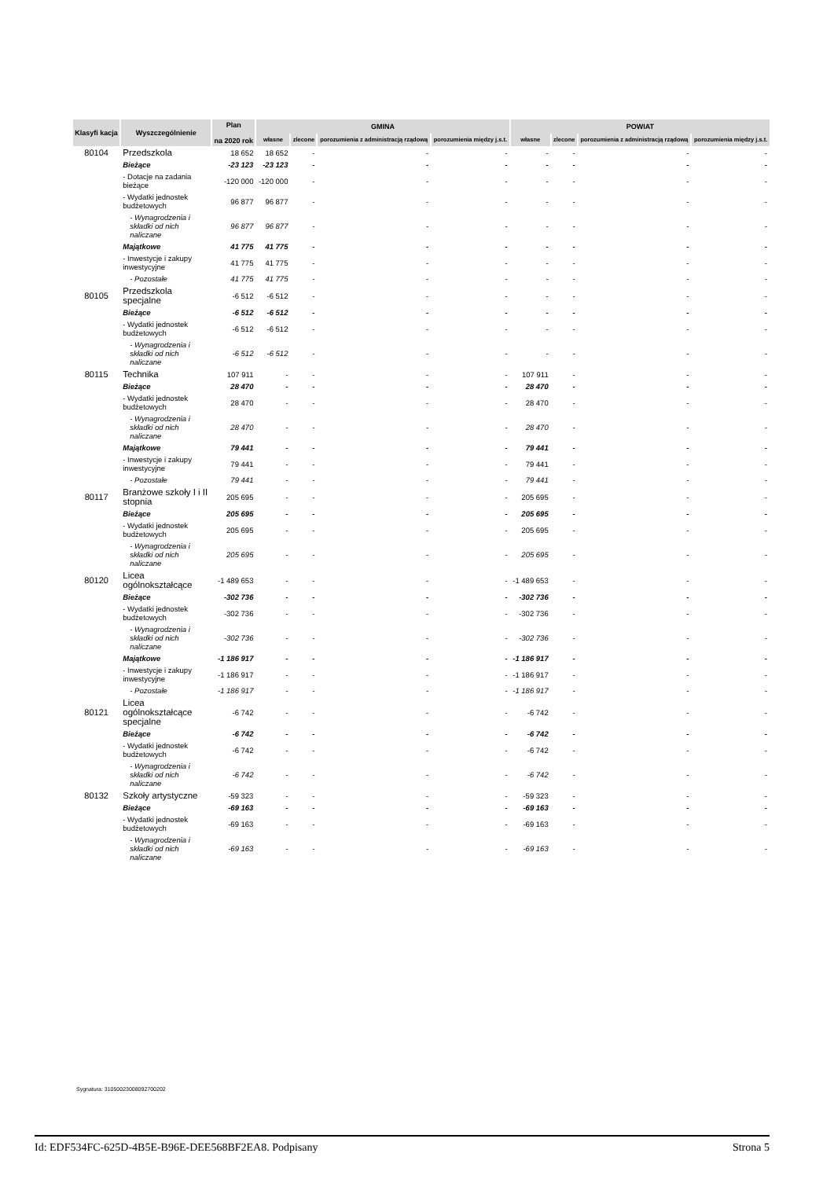| Klasyfi kacja | Wyszczególnienie | Plan na 2020 rok | GMINA | | | | POWIAT | | | |
| --- | --- | --- | --- | --- | --- | --- | --- | --- | --- | --- |
| | | | własne | zlecone | porozumienia z administracją rządową | porozumienia między j.s.t. | własne | zlecone | porozumienia z administracją rządową | porozumienia między j.s.t. |
| 80104 | Przedszkola | 18 652 | 18 652 | - | - | - | - | - | - | - |
| | Bieżące | -23 123 | -23 123 | - | - | - | - | - | - | - |
| | - Dotacje na zadania bieżące | -120 000 | -120 000 | - | - | - | - | - | - | - |
| | - Wydatki jednostek budżetowych | 96 877 | 96 877 | - | - | - | - | - | - | - |
| | - Wynagrodzenia i składki od nich naliczane | 96 877 | 96 877 | - | - | - | - | - | - | - |
| | Majątkowe | 41 775 | 41 775 | - | - | - | - | - | - | - |
| | - Inwestycje i zakupy inwestycyjne | 41 775 | 41 775 | - | - | - | - | - | - | - |
| | - Pozostałe | 41 775 | 41 775 | - | - | - | - | - | - | - |
| 80105 | Przedszkola specjalne | -6 512 | -6 512 | - | - | - | - | - | - | - |
| | Bieżące | -6 512 | -6 512 | - | - | - | - | - | - | - |
| | - Wydatki jednostek budżetowych | -6 512 | -6 512 | - | - | - | - | - | - | - |
| | - Wynagrodzenia i składki od nich naliczane | -6 512 | -6 512 | - | - | - | - | - | - | - |
| 80115 | Technika | 107 911 | - | - | - | - | 107 911 | - | - | - |
| | Bieżące | 28 470 | - | - | - | - | 28 470 | - | - | - |
| | - Wydatki jednostek budżetowych | 28 470 | - | - | - | - | 28 470 | - | - | - |
| | - Wynagrodzenia i składki od nich naliczane | 28 470 | - | - | - | - | 28 470 | - | - | - |
| | Majątkowe | 79 441 | - | - | - | - | 79 441 | - | - | - |
| | - Inwestycje i zakupy inwestycyjne | 79 441 | - | - | - | - | 79 441 | - | - | - |
| | - Pozostałe | 79 441 | - | - | - | - | 79 441 | - | - | - |
| 80117 | Branżowe szkoły I i II stopnia | 205 695 | - | - | - | - | 205 695 | - | - | - |
| | Bieżące | 205 695 | - | - | - | - | 205 695 | - | - | - |
| | - Wydatki jednostek budżetowych | 205 695 | - | - | - | - | 205 695 | - | - | - |
| | - Wynagrodzenia i składki od nich naliczane | 205 695 | - | - | - | - | 205 695 | - | - | - |
| 80120 | Licea ogólnokształcące | -1 489 653 | - | - | - | - | -1 489 653 | - | - | - |
| | Bieżące | -302 736 | - | - | - | - | -302 736 | - | - | - |
| | - Wydatki jednostek budżetowych | -302 736 | - | - | - | - | -302 736 | - | - | - |
| | - Wynagrodzenia i składki od nich naliczane | -302 736 | - | - | - | - | -302 736 | - | - | - |
| | Majątkowe | -1 186 917 | - | - | - | - | -1 186 917 | - | - | - |
| | - Inwestycje i zakupy inwestycyjne | -1 186 917 | - | - | - | - | -1 186 917 | - | - | - |
| | - Pozostałe | -1 186 917 | - | - | - | - | -1 186 917 | - | - | - |
| 80121 | Licea ogólnokształcące specjalne | -6 742 | - | - | - | - | -6 742 | - | - | - |
| | Bieżące | -6 742 | - | - | - | - | -6 742 | - | - | - |
| | - Wydatki jednostek budżetowych | -6 742 | - | - | - | - | -6 742 | - | - | - |
| | - Wynagrodzenia i składki od nich naliczane | -6 742 | - | - | - | - | -6 742 | - | - | - |
| 80132 | Szkoły artystyczne | -59 323 | - | - | - | - | -59 323 | - | - | - |
| | Bieżące | -69 163 | - | - | - | - | -69 163 | - | - | - |
| | - Wydatki jednostek budżetowych | -69 163 | - | - | - | - | -69 163 | - | - | - |
| | - Wynagrodzenia i składki od nich naliczane | -69 163 | - | - | - | - | -69 163 | - | - | - |
Sygnatura: 31050023008092700202
Id: EDF534FC-625D-4B5E-B96E-DEE568BF2EA8. Podpisany Strona 5